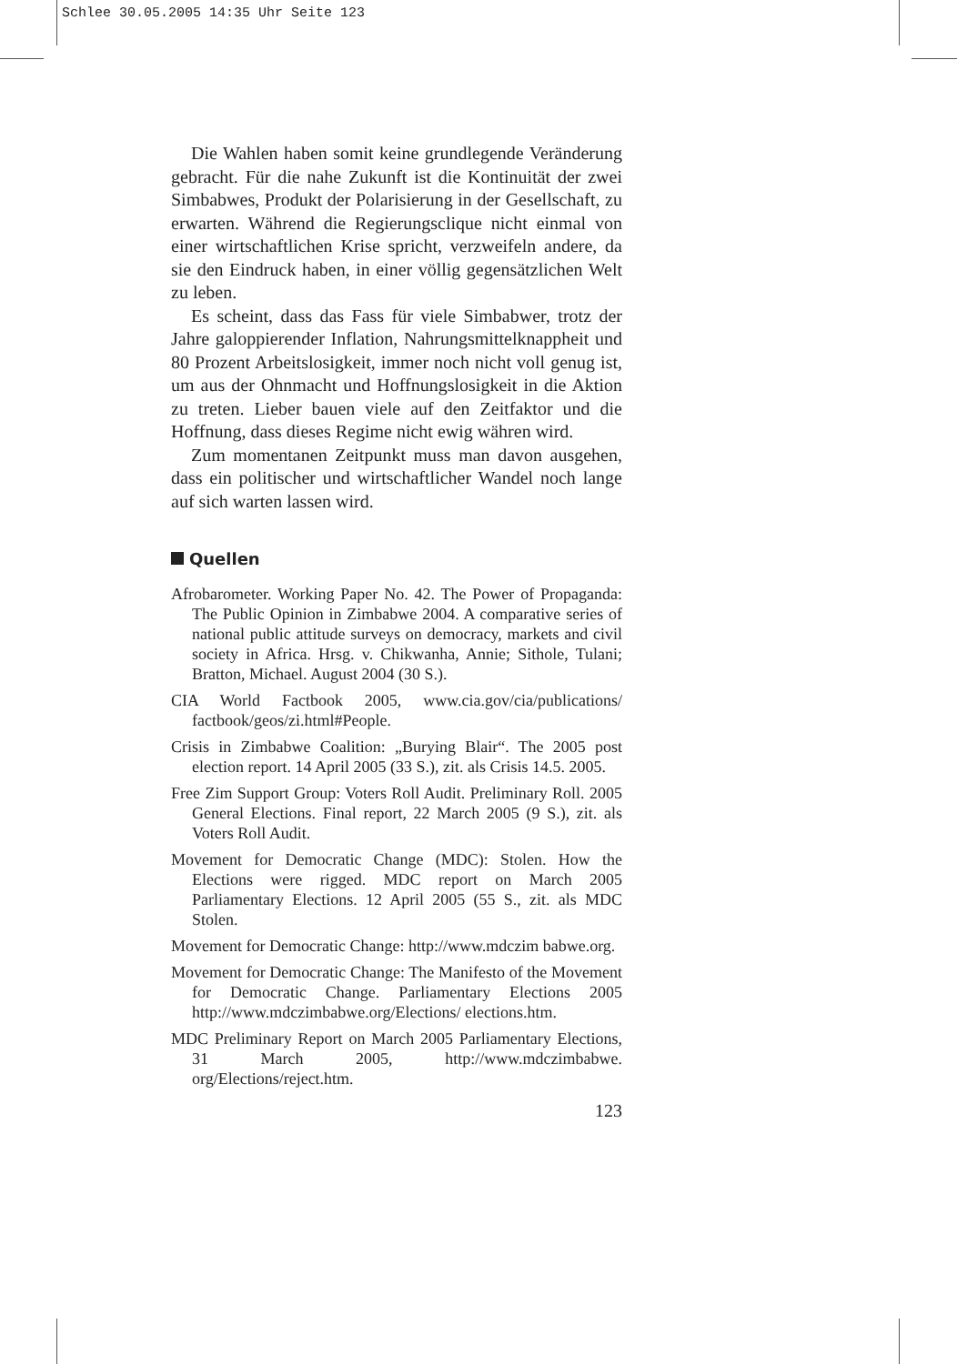Schlee 30.05.2005 14:35 Uhr Seite 123
Die Wahlen haben somit keine grundlegende Veränderung gebracht. Für die nahe Zukunft ist die Kontinuität der zwei Simbabwes, Produkt der Polarisierung in der Gesellschaft, zu erwarten. Während die Regierungsclique nicht einmal von einer wirtschaftlichen Krise spricht, verzweifeln andere, da sie den Eindruck haben, in einer völlig gegensätzlichen Welt zu leben.
Es scheint, dass das Fass für viele Simbabwer, trotz der Jahre galoppierender Inflation, Nahrungsmittelknappheit und 80 Prozent Arbeitslosigkeit, immer noch nicht voll genug ist, um aus der Ohnmacht und Hoffnungslosigkeit in die Aktion zu treten. Lieber bauen viele auf den Zeitfaktor und die Hoffnung, dass dieses Regime nicht ewig währen wird.
Zum momentanen Zeitpunkt muss man davon ausgehen, dass ein politischer und wirtschaftlicher Wandel noch lange auf sich warten lassen wird.
Quellen
Afrobarometer. Working Paper No. 42. The Power of Propaganda: The Public Opinion in Zimbabwe 2004. A comparative series of national public attitude surveys on democracy, markets and civil society in Africa. Hrsg. v. Chikwanha, Annie; Sithole, Tulani; Bratton, Michael. August 2004 (30 S.).
CIA World Factbook 2005, www.cia.gov/cia/publications/ factbook/geos/zi.html#People.
Crisis in Zimbabwe Coalition: „Burying Blair“. The 2005 post election report. 14 April 2005 (33 S.), zit. als Crisis 14.5. 2005.
Free Zim Support Group: Voters Roll Audit. Preliminary Roll. 2005 General Elections. Final report, 22 March 2005 (9 S.), zit. als Voters Roll Audit.
Movement for Democratic Change (MDC): Stolen. How the Elections were rigged. MDC report on March 2005 Parliamentary Elections. 12 April 2005 (55 S., zit. als MDC Stolen.
Movement for Democratic Change: http://www.mdczim babwe.org.
Movement for Democratic Change: The Manifesto of the Movement for Democratic Change. Parliamentary Elections 2005 http://www.mdczimbabwe.org/Elections/ elections.htm.
MDC Preliminary Report on March 2005 Parliamentary Elections, 31 March 2005, http://www.mdczimbabwe. org/Elections/reject.htm.
123